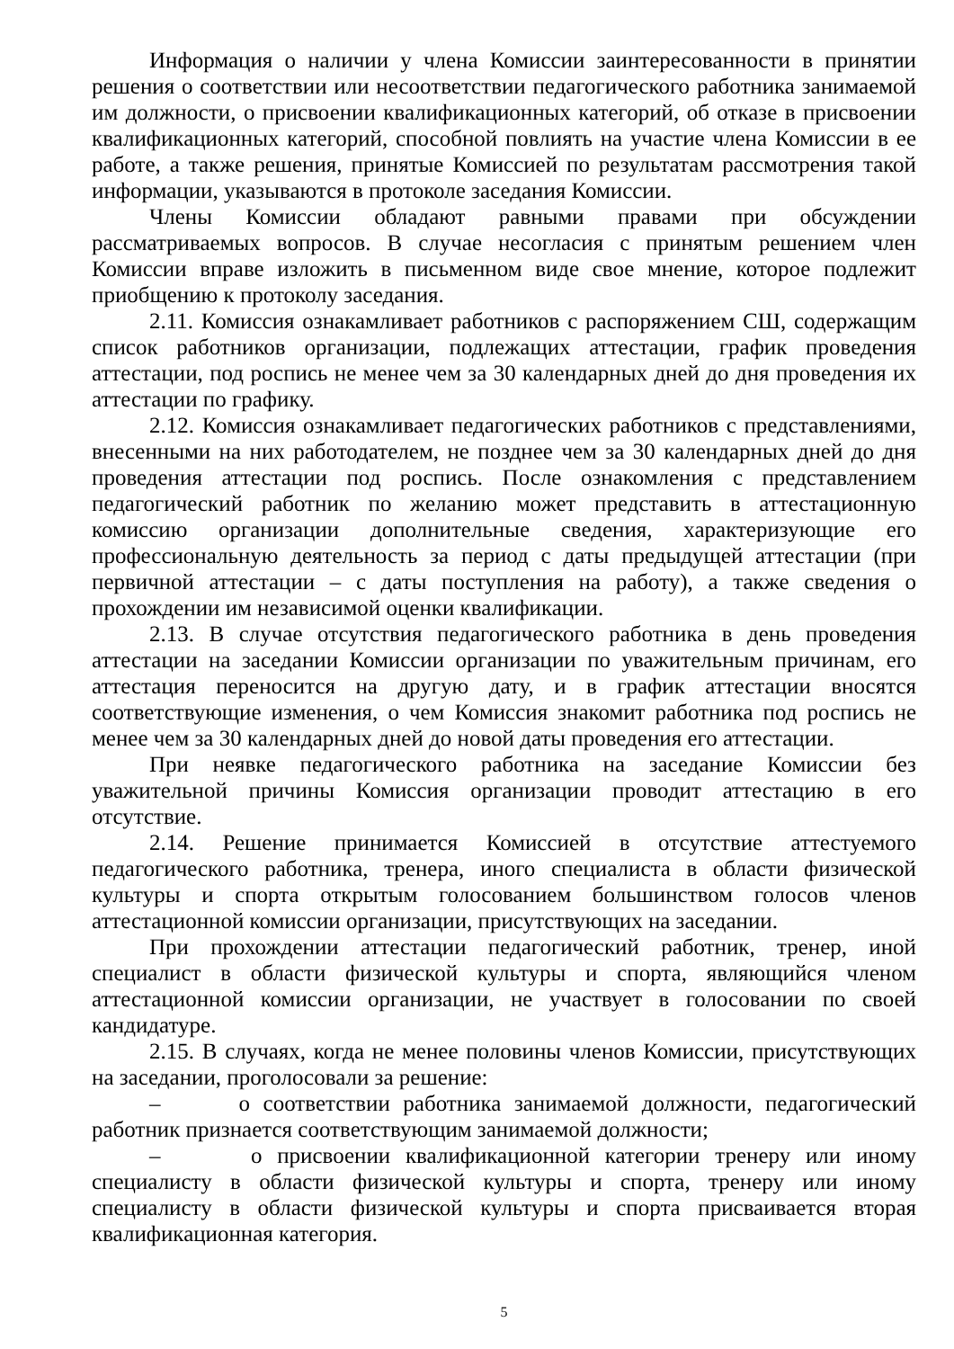Информация о наличии у члена Комиссии заинтересованности в принятии решения о соответствии или несоответствии педагогического работника занимаемой им должности, о присвоении квалификационных категорий, об отказе в присвоении квалификационных категорий, способной повлиять на участие члена Комиссии в ее работе, а также решения, принятые Комиссией по результатам рассмотрения такой информации, указываются в протоколе заседания Комиссии.
Члены Комиссии обладают равными правами при обсуждении рассматриваемых вопросов. В случае несогласия с принятым решением член Комиссии вправе изложить в письменном виде свое мнение, которое подлежит приобщению к протоколу заседания.
2.11. Комиссия ознакамливает работников с распоряжением СШ, содержащим список работников организации, подлежащих аттестации, график проведения аттестации, под роспись не менее чем за 30 календарных дней до дня проведения их аттестации по графику.
2.12. Комиссия ознакамливает педагогических работников с представлениями, внесенными на них работодателем, не позднее чем за 30 календарных дней до дня проведения аттестации под роспись. После ознакомления с представлением педагогический работник по желанию может представить в аттестационную комиссию организации дополнительные сведения, характеризующие его профессиональную деятельность за период с даты предыдущей аттестации (при первичной аттестации – с даты поступления на работу), а также сведения о прохождении им независимой оценки квалификации.
2.13. В случае отсутствия педагогического работника в день проведения аттестации на заседании Комиссии организации по уважительным причинам, его аттестация переносится на другую дату, и в график аттестации вносятся соответствующие изменения, о чем Комиссия знакомит работника под роспись не менее чем за 30 календарных дней до новой даты проведения его аттестации.
При неявке педагогического работника на заседание Комиссии без уважительной причины Комиссия организации проводит аттестацию в его отсутствие.
2.14. Решение принимается Комиссией в отсутствие аттестуемого педагогического работника, тренера, иного специалиста в области физической культуры и спорта открытым голосованием большинством голосов членов аттестационной комиссии организации, присутствующих на заседании.
При прохождении аттестации педагогический работник, тренер, иной специалист в области физической культуры и спорта, являющийся членом аттестационной комиссии организации, не участвует в голосовании по своей кандидатуре.
2.15. В случаях, когда не менее половины членов Комиссии, присутствующих на заседании, проголосовали за решение:
– о соответствии работника занимаемой должности, педагогический работник признается соответствующим занимаемой должности;
– о присвоении квалификационной категории тренеру или иному специалисту в области физической культуры и спорта, тренеру или иному специалисту в области физической культуры и спорта присваивается вторая квалификационная категория.
5